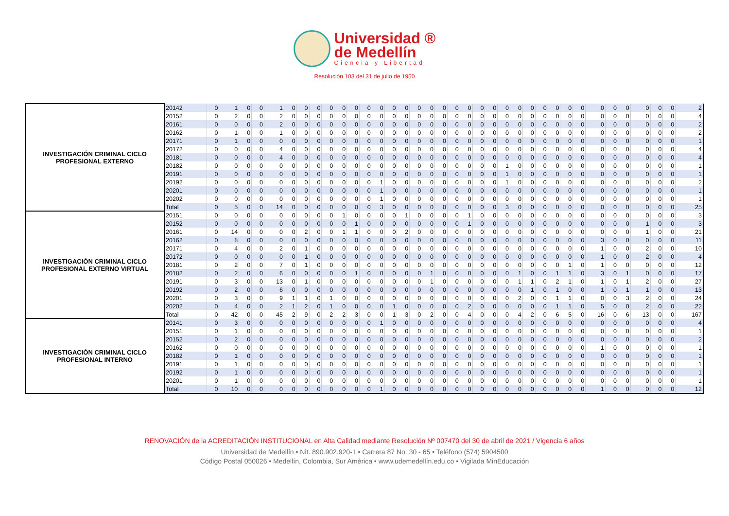Universidad ®
de Medellín
Ciencia y Libertad
Resolución 103 del 31 de julio de 1950
| INVESTIGACIÓN CRIMINAL CICLO PROFESIONAL EXTERNO | 20142 | 0 | 1 | 0 | 0 | 1 | 0 | 0 | 0 | 0 | 0 | 0 | 0 | 0 | 0 | 0 | 0 | 0 | 0 | 0 | 0 | 0 | 0 | 0 | 0 | 0 | 0 | 0 | 0 | 0 | 0 | 0 | 0 | 0 | 0 | 0 | 2 |
| | 20152 | 0 | 2 | 0 | 0 | 2 | 0 | 0 | 0 | 0 | 0 | 0 | 0 | 0 | 0 | 0 | 0 | 0 | 0 | 0 | 0 | 0 | 0 | 0 | 0 | 0 | 0 | 0 | 0 | 0 | 0 | 0 | 0 | 0 | 0 | 0 | 4 |
| | 20161 | 0 | 0 | 0 | 0 | 2 | 0 | 0 | 0 | 0 | 0 | 0 | 0 | 0 | 0 | 0 | 0 | 0 | 0 | 0 | 0 | 0 | 0 | 0 | 0 | 0 | 0 | 0 | 0 | 0 | 0 | 0 | 0 | 0 | 0 | 0 | 2 |
| | 20162 | 0 | 1 | 0 | 0 | 1 | 0 | 0 | 0 | 0 | 0 | 0 | 0 | 0 | 0 | 0 | 0 | 0 | 0 | 0 | 0 | 0 | 0 | 0 | 0 | 0 | 0 | 0 | 0 | 0 | 0 | 0 | 0 | 0 | 0 | 0 | 2 |
| | 20171 | 0 | 1 | 0 | 0 | 0 | 0 | 0 | 0 | 0 | 0 | 0 | 0 | 0 | 0 | 0 | 0 | 0 | 0 | 0 | 0 | 0 | 0 | 0 | 0 | 0 | 0 | 0 | 0 | 0 | 0 | 0 | 0 | 0 | 0 | 0 | 1 |
| | 20172 | 0 | 0 | 0 | 0 | 4 | 0 | 0 | 0 | 0 | 0 | 0 | 0 | 0 | 0 | 0 | 0 | 0 | 0 | 0 | 0 | 0 | 0 | 0 | 0 | 0 | 0 | 0 | 0 | 0 | 0 | 0 | 0 | 0 | 0 | 0 | 4 |
| | 20181 | 0 | 0 | 0 | 0 | 4 | 0 | 0 | 0 | 0 | 0 | 0 | 0 | 0 | 0 | 0 | 0 | 0 | 0 | 0 | 0 | 0 | 0 | 0 | 0 | 0 | 0 | 0 | 0 | 0 | 0 | 0 | 0 | 0 | 0 | 0 | 4 |
| | 20182 | 0 | 0 | 0 | 0 | 0 | 0 | 0 | 0 | 0 | 0 | 0 | 0 | 0 | 0 | 0 | 0 | 0 | 0 | 0 | 0 | 0 | 0 | 1 | 0 | 0 | 0 | 0 | 0 | 0 | 0 | 0 | 0 | 0 | 0 | 0 | 1 |
| | 20191 | 0 | 0 | 0 | 0 | 0 | 0 | 0 | 0 | 0 | 0 | 0 | 0 | 0 | 0 | 0 | 0 | 0 | 0 | 0 | 0 | 0 | 0 | 1 | 0 | 0 | 0 | 0 | 0 | 0 | 0 | 0 | 0 | 0 | 0 | 0 | 1 |
| | 20192 | 0 | 0 | 0 | 0 | 0 | 0 | 0 | 0 | 0 | 0 | 0 | 0 | 1 | 0 | 0 | 0 | 0 | 0 | 0 | 0 | 0 | 0 | 1 | 0 | 0 | 0 | 0 | 0 | 0 | 0 | 0 | 0 | 0 | 0 | 0 | 2 |
| | 20201 | 0 | 0 | 0 | 0 | 0 | 0 | 0 | 0 | 0 | 0 | 0 | 0 | 1 | 0 | 0 | 0 | 0 | 0 | 0 | 0 | 0 | 0 | 0 | 0 | 0 | 0 | 0 | 0 | 0 | 0 | 0 | 0 | 0 | 0 | 0 | 1 |
| | 20202 | 0 | 0 | 0 | 0 | 0 | 0 | 0 | 0 | 0 | 0 | 0 | 0 | 1 | 0 | 0 | 0 | 0 | 0 | 0 | 0 | 0 | 0 | 0 | 0 | 0 | 0 | 0 | 0 | 0 | 0 | 0 | 0 | 0 | 0 | 0 | 1 |
| | Total | 0 | 5 | 0 | 0 | 14 | 0 | 0 | 0 | 0 | 0 | 0 | 0 | 3 | 0 | 0 | 0 | 0 | 0 | 0 | 0 | 0 | 0 | 3 | 0 | 0 | 0 | 0 | 0 | 0 | 0 | 0 | 0 | 0 | 0 | 0 | 25 |
| INVESTIGACIÓN CRIMINAL CICLO PROFESIONAL EXTERNO VIRTUAL | 20151 | 0 | 0 | 0 | 0 | 0 | 0 | 0 | 0 | 0 | 1 | 0 | 0 | 0 | 0 | 1 | 0 | 0 | 0 | 0 | 1 | 0 | 0 | 0 | 0 | 0 | 0 | 0 | 0 | 0 | 0 | 0 | 0 | 0 | 0 | 0 | 3 |
| | 20152 | 0 | 0 | 0 | 0 | 0 | 0 | 0 | 0 | 0 | 0 | 1 | 0 | 0 | 0 | 0 | 0 | 0 | 0 | 0 | 1 | 0 | 0 | 0 | 0 | 0 | 0 | 0 | 0 | 0 | 0 | 0 | 0 | 1 | 0 | 0 | 3 |
| | 20161 | 0 | 14 | 0 | 0 | 0 | 0 | 2 | 0 | 0 | 1 | 1 | 0 | 0 | 0 | 2 | 0 | 0 | 0 | 0 | 0 | 0 | 0 | 0 | 0 | 0 | 0 | 0 | 0 | 0 | 0 | 0 | 0 | 1 | 0 | 0 | 21 |
| | 20162 | 0 | 8 | 0 | 0 | 0 | 0 | 0 | 0 | 0 | 0 | 0 | 0 | 0 | 0 | 0 | 0 | 0 | 0 | 0 | 0 | 0 | 0 | 0 | 0 | 0 | 0 | 0 | 0 | 0 | 3 | 0 | 0 | 0 | 0 | 0 | 11 |
| | 20171 | 0 | 4 | 0 | 0 | 2 | 0 | 1 | 0 | 0 | 0 | 0 | 0 | 0 | 0 | 0 | 0 | 0 | 0 | 0 | 0 | 0 | 0 | 0 | 0 | 0 | 0 | 0 | 0 | 0 | 1 | 0 | 0 | 2 | 0 | 0 | 10 |
| | 20172 | 0 | 0 | 0 | 0 | 0 | 0 | 1 | 0 | 0 | 0 | 0 | 0 | 0 | 0 | 0 | 0 | 0 | 0 | 0 | 0 | 0 | 0 | 0 | 0 | 0 | 0 | 0 | 0 | 0 | 1 | 0 | 0 | 2 | 0 | 0 | 4 |
| | 20181 | 0 | 2 | 0 | 0 | 7 | 0 | 1 | 0 | 0 | 0 | 0 | 0 | 0 | 0 | 0 | 0 | 0 | 0 | 0 | 0 | 0 | 0 | 0 | 0 | 0 | 0 | 0 | 1 | 0 | 1 | 0 | 0 | 0 | 0 | 0 | 12 |
| | 20182 | 0 | 2 | 0 | 0 | 6 | 0 | 0 | 0 | 0 | 0 | 1 | 0 | 0 | 0 | 0 | 0 | 1 | 0 | 0 | 0 | 0 | 0 | 0 | 1 | 0 | 0 | 1 | 1 | 0 | 3 | 0 | 1 | 0 | 0 | 0 | 17 |
| | 20191 | 0 | 3 | 0 | 0 | 13 | 0 | 1 | 0 | 0 | 0 | 0 | 0 | 0 | 0 | 0 | 0 | 1 | 0 | 0 | 0 | 0 | 0 | 0 | 1 | 1 | 0 | 2 | 1 | 0 | 1 | 0 | 1 | 2 | 0 | 0 | 27 |
| | 20192 | 0 | 2 | 0 | 0 | 6 | 0 | 0 | 0 | 0 | 0 | 0 | 0 | 0 | 0 | 0 | 0 | 0 | 0 | 0 | 0 | 0 | 0 | 0 | 0 | 1 | 0 | 1 | 0 | 0 | 1 | 0 | 1 | 1 | 0 | 0 | 13 |
| | 20201 | 0 | 3 | 0 | 0 | 9 | 1 | 1 | 0 | 1 | 0 | 0 | 0 | 0 | 0 | 0 | 0 | 0 | 0 | 0 | 0 | 0 | 0 | 0 | 2 | 0 | 0 | 1 | 1 | 0 | 0 | 0 | 3 | 2 | 0 | 0 | 24 |
| | 20202 | 0 | 4 | 0 | 0 | 2 | 1 | 2 | 0 | 1 | 0 | 0 | 0 | 0 | 1 | 0 | 0 | 0 | 0 | 0 | 2 | 0 | 0 | 0 | 0 | 0 | 0 | 1 | 1 | 0 | 5 | 0 | 0 | 2 | 0 | 0 | 22 |
| | Total | 0 | 42 | 0 | 0 | 45 | 2 | 9 | 0 | 2 | 2 | 3 | 0 | 0 | 1 | 3 | 0 | 2 | 0 | 0 | 4 | 0 | 0 | 0 | 4 | 2 | 0 | 6 | 5 | 0 | 16 | 0 | 6 | 13 | 0 | 0 | 167 |
| INVESTIGACIÓN CRIMINAL CICLO PROFESIONAL INTERNO | 20141 | 0 | 3 | 0 | 0 | 0 | 0 | 0 | 0 | 0 | 0 | 0 | 0 | 1 | 0 | 0 | 0 | 0 | 0 | 0 | 0 | 0 | 0 | 0 | 0 | 0 | 0 | 0 | 0 | 0 | 0 | 0 | 0 | 0 | 0 | 0 | 4 |
| | 20151 | 0 | 1 | 0 | 0 | 0 | 0 | 0 | 0 | 0 | 0 | 0 | 0 | 0 | 0 | 0 | 0 | 0 | 0 | 0 | 0 | 0 | 0 | 0 | 0 | 0 | 0 | 0 | 0 | 0 | 0 | 0 | 0 | 0 | 0 | 0 | 1 |
| | 20152 | 0 | 2 | 0 | 0 | 0 | 0 | 0 | 0 | 0 | 0 | 0 | 0 | 0 | 0 | 0 | 0 | 0 | 0 | 0 | 0 | 0 | 0 | 0 | 0 | 0 | 0 | 0 | 0 | 0 | 0 | 0 | 0 | 0 | 0 | 0 | 2 |
| | 20162 | 0 | 0 | 0 | 0 | 0 | 0 | 0 | 0 | 0 | 0 | 0 | 0 | 0 | 0 | 0 | 0 | 0 | 0 | 0 | 0 | 0 | 0 | 0 | 0 | 0 | 0 | 0 | 0 | 0 | 1 | 0 | 0 | 0 | 0 | 0 | 1 |
| | 20182 | 0 | 1 | 0 | 0 | 0 | 0 | 0 | 0 | 0 | 0 | 0 | 0 | 0 | 0 | 0 | 0 | 0 | 0 | 0 | 0 | 0 | 0 | 0 | 0 | 0 | 0 | 0 | 0 | 0 | 0 | 0 | 0 | 0 | 0 | 0 | 1 |
| | 20191 | 0 | 1 | 0 | 0 | 0 | 0 | 0 | 0 | 0 | 0 | 0 | 0 | 0 | 0 | 0 | 0 | 0 | 0 | 0 | 0 | 0 | 0 | 0 | 0 | 0 | 0 | 0 | 0 | 0 | 0 | 0 | 0 | 0 | 0 | 0 | 1 |
| | 20192 | 0 | 1 | 0 | 0 | 0 | 0 | 0 | 0 | 0 | 0 | 0 | 0 | 0 | 0 | 0 | 0 | 0 | 0 | 0 | 0 | 0 | 0 | 0 | 0 | 0 | 0 | 0 | 0 | 0 | 0 | 0 | 0 | 0 | 0 | 0 | 1 |
| | 20201 | 0 | 1 | 0 | 0 | 0 | 0 | 0 | 0 | 0 | 0 | 0 | 0 | 0 | 0 | 0 | 0 | 0 | 0 | 0 | 0 | 0 | 0 | 0 | 0 | 0 | 0 | 0 | 0 | 0 | 0 | 0 | 0 | 0 | 0 | 0 | 1 |
| | Total | 0 | 10 | 0 | 0 | 0 | 0 | 0 | 0 | 0 | 0 | 0 | 0 | 1 | 0 | 0 | 0 | 0 | 0 | 0 | 0 | 0 | 0 | 0 | 0 | 0 | 0 | 0 | 0 | 0 | 1 | 0 | 0 | 0 | 0 | 0 | 12 |
RENOVACIÓN de la ACREDITACIÓN INSTITUCIONAL en Alta Calidad mediante Resolución Nº 007470 del 30 de abril de 2021 / Vigencia 6 años
Universidad de Medellín • Nit. 890.902.920-1 • Carrera 87 No. 30 - 65 • Teléfono (574) 5904500
Código Postal 050026 • Medellín, Colombia, Sur América • www.udemedellín.edu.co • Vigilada MinEducación